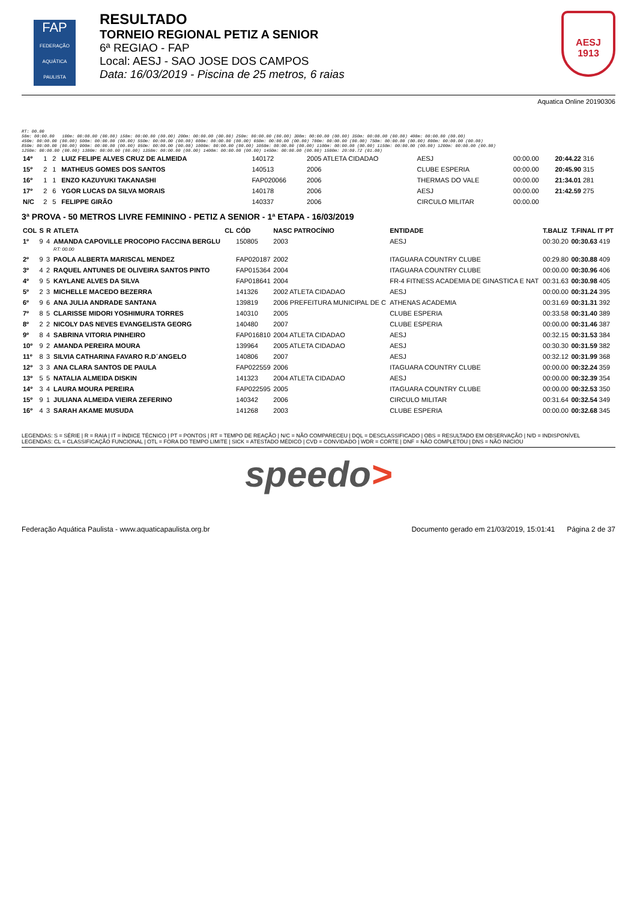FAP
FEDERAÇÃO AQUÁTICA PAULISTA
RESULTADO
TORNEIO REGIONAL PETIZ A SENIOR
6ª REGIAO - FAP
Local: AESJ - SAO JOSE DOS CAMPOS
Data: 16/03/2019 - Piscina de 25 metros, 6 raias
AESJ
1913
Aquatica Online 20190306
RT: 00.00 50m: 00:00.00 100m: 00:00.00 (00.00) 150m: 00:00.00 (00.00) 200m: 00:00.00 (00.00) 250m: 00:00.00 (00.00) 300m: 00:00.00 (00.00) 350m: 00:00.00 (00.00) 400m: 00:00.00 (00.00) 450m: 00:00.00 (00.00) 500m: 00:00.00 (00.00) 550m: 00:00.00 (00.00) 600m: 00:00.00 (00.00) 650m: 00:00.00 (00.00) 700m: 00:00.00 (00.00) 750m: 00:00.00 (00.00) 800m: 00:00.00 (00.00) 850m: 00:00.00 (00.00) 900m: 00:00.00 (00.00) 950m: 00:00.00 (00.00) 1000m: 00:00.00 (00.00) 1050m: 00:00.00 (00.00) 1100m: 00:00.00 (00.00) 1150m: 00:00.00 (00.00) 1200m: 00:00.00 (00.00) 1250m: 00:00.00 (00.00) 1300m: 00:00.00 (00.00) 1350m: 00:00.00 (00.00) 1400m: 00:00.00 (00.00) 1450m: 00:00.00 (00.00) 1500m: 20:09.72 (01.00)
| 14º | 1 | 2 | LUIZ FELIPE ALVES CRUZ DE ALMEIDA | 140172 | 2005 ATLETA CIDADAO | AESJ | 00:00.00 | 20:44.22 316 |
| 15º | 2 | 1 | MATHEUS GOMES DOS SANTOS | 140513 | 2006 | CLUBE ESPERIA | 00:00.00 | 20:45.90 315 |
| 16º | 1 | 1 | ENZO KAZUYUKI TAKANASHI | FAP020066 | 2006 | THERMAS DO VALE | 00:00.00 | 21:34.01 281 |
| 17º | 2 | 6 | YGOR LUCAS DA SILVA MORAIS | 140178 | 2006 | AESJ | 00:00.00 | 21:42.59 275 |
| N/C | 2 | 5 | FELIPPE GIRÃO | 140337 | 2006 | CIRCULO MILITAR | 00:00.00 | |
3ª PROVA - 50 METROS LIVRE FEMININO - PETIZ A SENIOR - 1ª ETAPA - 16/03/2019
| COL | S | R | ATLETA | CL | CÓD | NASC PATROCÍNIO | ENTIDADE | T.BALIZ | T.FINAL IT PT |
| --- | --- | --- | --- | --- | --- | --- | --- | --- | --- |
| 1º | 9 | 4 | AMANDA CAPOVILLE PROCOPIO FACCINA BERGLU RT: 00.00 | | 150805 | 2003 | AESJ | 00:30.20 | 00:30.63 419 |
| 2º | 9 | 3 | PAOLA ALBERTA MARISCAL MENDEZ | | FAP020187 | 2002 | ITAGUARA COUNTRY CLUBE | 00:29.80 | 00:30.88 409 |
| 3º | 4 | 2 | RAQUEL ANTUNES DE OLIVEIRA SANTOS PINTO | | FAP015364 | 2004 | ITAGUARA COUNTRY CLUBE | 00:00.00 | 00:30.96 406 |
| 4º | 9 | 5 | KAYLANE ALVES DA SILVA | | FAP018641 | 2004 | FR-4 FITNESS ACADEMIA DE GINASTICA E NAT | 00:31.63 | 00:30.98 405 |
| 5º | 2 | 3 | MICHELLE MACEDO BEZERRA | | 141326 | 2002 ATLETA CIDADAO | AESJ | 00:00.00 | 00:31.24 395 |
| 6º | 9 | 6 | ANA JULIA ANDRADE SANTANA | | 139819 | 2006 PREFEITURA MUNICIPAL DE C | ATHENAS ACADEMIA | 00:31.69 | 00:31.31 392 |
| 7º | 8 | 5 | CLARISSE MIDORI YOSHIMURA TORRES | | 140310 | 2005 | CLUBE ESPERIA | 00:33.58 | 00:31.40 389 |
| 8º | 2 | 2 | NICOLY DAS NEVES EVANGELISTA GEORG | | 140480 | 2007 | CLUBE ESPERIA | 00:00.00 | 00:31.46 387 |
| 9º | 8 | 4 | SABRINA VITORIA PINHEIRO | | FAP016810 | 2004 ATLETA CIDADAO | AESJ | 00:32.15 | 00:31.53 384 |
| 10º | 9 | 2 | AMANDA PEREIRA MOURA | | 139964 | 2005 ATLETA CIDADAO | AESJ | 00:30.30 | 00:31.59 382 |
| 11º | 8 | 3 | SILVIA CATHARINA FAVARO R.D´ANGELO | | 140806 | 2007 | AESJ | 00:32.12 | 00:31.99 368 |
| 12º | 3 | 3 | ANA CLARA SANTOS DE PAULA | | FAP022559 | 2006 | ITAGUARA COUNTRY CLUBE | 00:00.00 | 00:32.24 359 |
| 13º | 5 | 5 | NATALIA ALMEIDA DISKIN | | 141323 | 2004 ATLETA CIDADAO | AESJ | 00:00.00 | 00:32.39 354 |
| 14º | 3 | 4 | LAURA MOURA PEREIRA | | FAP022595 | 2005 | ITAGUARA COUNTRY CLUBE | 00:00.00 | 00:32.53 350 |
| 15º | 9 | 1 | JULIANA ALMEIDA VIEIRA ZEFERINO | | 140342 | 2006 | CIRCULO MILITAR | 00:31.64 | 00:32.54 349 |
| 16º | 4 | 3 | SARAH AKAME MUSUDA | | 141268 | 2003 | CLUBE ESPERIA | 00:00.00 | 00:32.68 345 |
LEGENDAS: S = SÉRIE | R = RAIA | IT = ÍNDICE TÉCNICO | PT = PONTOS | RT = TEMPO DE REAÇÃO | N/C = NÃO COMPARECEU | DQL = DESCLASSIFICADO | OBS = RESULTADO EM OBSERVAÇÃO | N/D = INDISPONÍVEL
LEGENDAS: CL = CLASSIFICAÇÃO FUNCIONAL | OTL = FORA DO TEMPO LIMITE | SICK = ATESTADO MÉDICO | CVD = CONVIDADO | WDR = CORTE | DNF = NÃO COMPLETOU | DNS = NÃO INICIOU
speedo>
Federação Aquática Paulista - www.aquaticapaulista.org.br Documento gerado em 21/03/2019, 15:01:41 Página 2 de 37